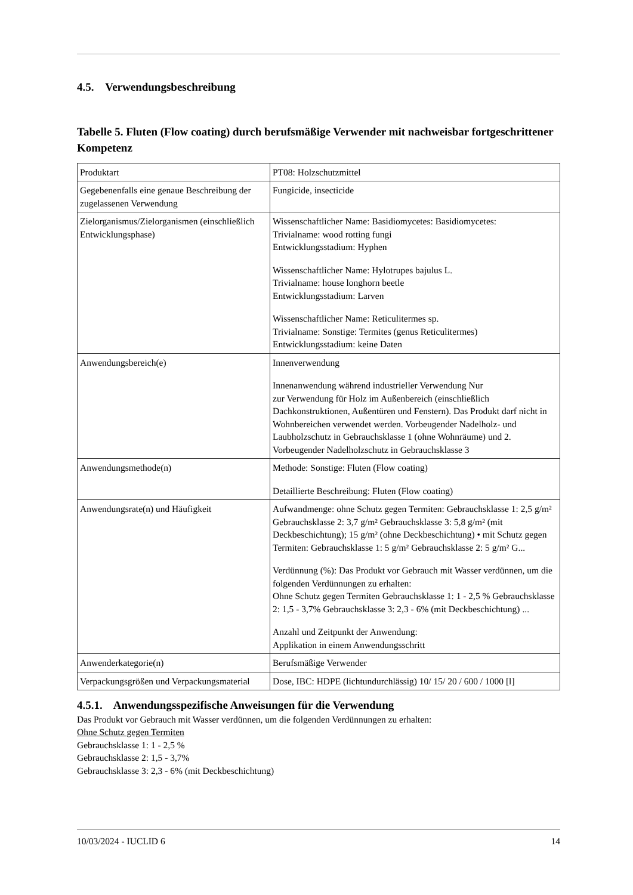4.5. Verwendungsbeschreibung
Tabelle 5. Fluten (Flow coating) durch berufsmäßige Verwender mit nachweisbar fortgeschrittener Kompetenz
| Produktart | PT08: Holzschutzmittel |
| Gegebenenfalls eine genaue Beschreibung der zugelassenen Verwendung | Fungicide, insecticide |
| Zielorganismus/Zielorganismen (einschließlich Entwicklungsphase) | Wissenschaftlicher Name: Basidiomycetes: Basidiomycetes: Trivialname: wood rotting fungi Entwicklungsstadium: Hyphen Wissenschaftlicher Name: Hylotrupes bajulus L. Trivialname: house longhorn beetle Entwicklungsstadium: Larven Wissenschaftlicher Name: Reticulitermes sp. Trivialname: Sonstige: Termites (genus Reticulitermes) Entwicklungsstadium: keine Daten |
| Anwendungsbereich(e) | Innenverwendung Innenanwendung während industrieller Verwendung Nur zur Verwendung für Holz im Außenbereich (einschließlich Dachkonstruktionen, Außentüren und Fenstern). Das Produkt darf nicht in Wohnbereichen verwendet werden. Vorbeugender Nadelholz- und Laubholzschutz in Gebrauchsklasse 1 (ohne Wohnräume) und 2. Vorbeugender Nadelholzschutz in Gebrauchsklasse 3 |
| Anwendungsmethode(n) | Methode: Sonstige: Fluten (Flow coating) Detaillierte Beschreibung: Fluten (Flow coating) |
| Anwendungsrate(n) und Häufigkeit | Aufwandmenge: ohne Schutz gegen Termiten: Gebrauchsklasse 1: 2,5 g/m² Gebrauchsklasse 2: 3,7 g/m² Gebrauchsklasse 3: 5,8 g/m² (mit Deckbeschichtung); 15 g/m² (ohne Deckbeschichtung) • mit Schutz gegen Termiten: Gebrauchsklasse 1: 5 g/m² Gebrauchsklasse 2: 5 g/m² G... Verdünnung (%): Das Produkt vor Gebrauch mit Wasser verdünnen, um die folgenden Verdünnungen zu erhalten: Ohne Schutz gegen Termiten Gebrauchsklasse 1: 1 - 2,5 % Gebrauchsklasse 2: 1,5 - 3,7% Gebrauchsklasse 3: 2,3 - 6% (mit Deckbeschichtung) ... Anzahl und Zeitpunkt der Anwendung: Applikation in einem Anwendungsschritt |
| Anwenderkategorie(n) | Berufsmäßige Verwender |
| Verpackungsgrößen und Verpackungsmaterial | Dose, IBC: HDPE (lichtundurchlässig) 10/ 15/ 20 / 600 / 1000 [l] |
4.5.1. Anwendungsspezifische Anweisungen für die Verwendung
Das Produkt vor Gebrauch mit Wasser verdünnen, um die folgenden Verdünnungen zu erhalten:
Ohne Schutz gegen Termiten
Gebrauchsklasse 1: 1 - 2,5 %
Gebrauchsklasse 2: 1,5 - 3,7%
Gebrauchsklasse 3: 2,3 - 6% (mit Deckbeschichtung)
10/03/2024 - IUCLID 6 14